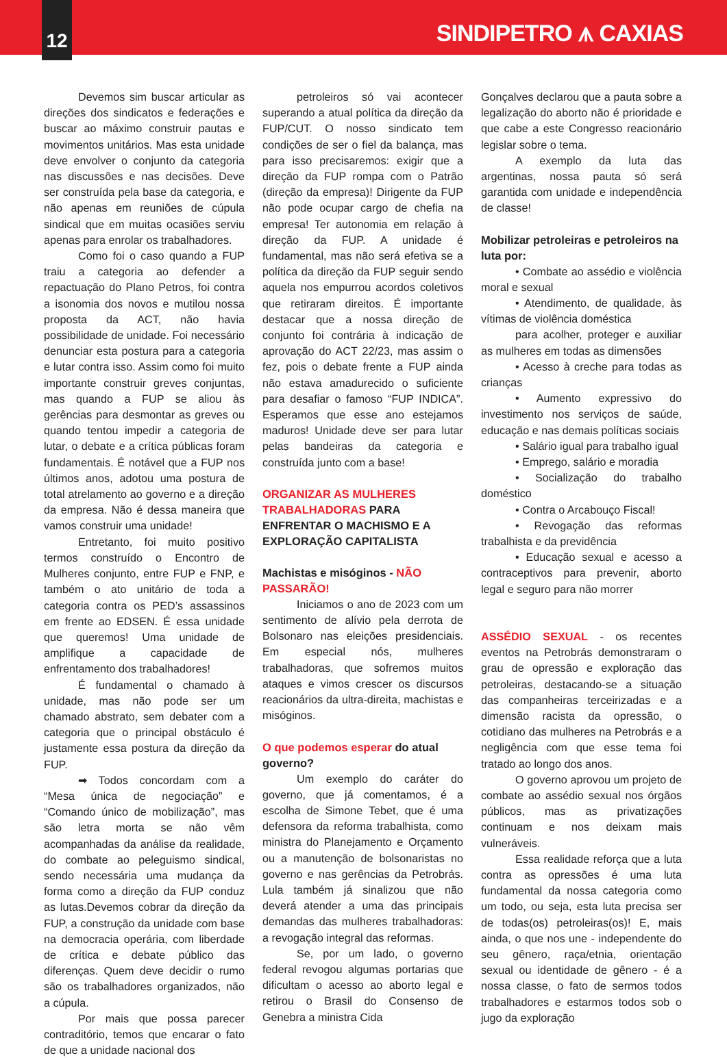12
SINDIPETRO ⩚ CAXIAS
Devemos sim buscar articular as direções dos sindicatos e federações e buscar ao máximo construir pautas e movimentos unitários. Mas esta unidade deve envolver o conjunto da categoria nas discussões e nas decisões. Deve ser construída pela base da categoria, e não apenas em reuniões de cúpula sindical que em muitas ocasiões serviu apenas para enrolar os trabalhadores.
Como foi o caso quando a FUP traiu a categoria ao defender a repactuação do Plano Petros, foi contra a isonomia dos novos e mutilou nossa proposta da ACT, não havia possibilidade de unidade. Foi necessário denunciar esta postura para a categoria e lutar contra isso. Assim como foi muito importante construir greves conjuntas, mas quando a FUP se aliou às gerências para desmontar as greves ou quando tentou impedir a categoria de lutar, o debate e a crítica públicas foram fundamentais. É notável que a FUP nos últimos anos, adotou uma postura de total atrelamento ao governo e a direção da empresa. Não é dessa maneira que vamos construir uma unidade!
Entretanto, foi muito positivo termos construído o Encontro de Mulheres conjunto, entre FUP e FNP, e também o ato unitário de toda a categoria contra os PED’s assassinos em frente ao EDSEN. É essa unidade que queremos! Uma unidade de amplifique a capacidade de enfrentamento dos trabalhadores!
É fundamental o chamado à unidade, mas não pode ser um chamado abstrato, sem debater com a categoria que o principal obstáculo é justamente essa postura da direção da FUP.
➡ Todos concordam com a “Mesa única de negociação” e “Comando único de mobilização”, mas são letra morta se não vêm acompanhadas da análise da realidade, do combate ao peleguismo sindical, sendo necessária uma mudança da forma como a direção da FUP conduz as lutas.Devemos cobrar da direção da FUP, a construção da unidade com base na democracia operária, com liberdade de crítica e debate público das diferenças. Quem deve decidir o rumo são os trabalhadores organizados, não a cúpula.
Por mais que possa parecer contraditório, temos que encarar o fato de que a unidade nacional dos
petroleiros só vai acontecer superando a atual política da direção da FUP/CUT. O nosso sindicato tem condições de ser o fiel da balança, mas para isso precisaremos: exigir que a direção da FUP rompa com o Patrão (direção da empresa)! Dirigente da FUP não pode ocupar cargo de chefia na empresa! Ter autonomia em relação à direção da FUP. A unidade é fundamental, mas não será efetiva se a política da direção da FUP seguir sendo aquela nos empurrou acordos coletivos que retiraram direitos. É importante destacar que a nossa direção de conjunto foi contrária à indicação de aprovação do ACT 22/23, mas assim o fez, pois o debate frente a FUP ainda não estava amadurecido o suficiente para desafiar o famoso “FUP INDICA”. Esperamos que esse ano estejamos maduros! Unidade deve ser para lutar pelas bandeiras da categoria e construída junto com a base!
ORGANIZAR AS MULHERES TRABALHADORAS PARA ENFRENTAR O MACHISMO E A EXPLORAÇÃO CAPITALISTA
Machistas e misóginos - NÃO PASSARÃO!
Iniciamos o ano de 2023 com um sentimento de alívio pela derrota de Bolsonaro nas eleições presidenciais. Em especial nós, mulheres trabalhadoras, que sofremos muitos ataques e vimos crescer os discursos reacionários da ultra-direita, machistas e misóginos.
O que podemos esperar do atual governo?
Um exemplo do caráter do governo, que já comentamos, é a escolha de Simone Tebet, que é uma defensora da reforma trabalhista, como ministra do Planejamento e Orçamento ou a manutenção de bolsonaristas no governo e nas gerências da Petrobrás. Lula também já sinalizou que não deverá atender a uma das principais demandas das mulheres trabalhadoras: a revogação integral das reformas.
Se, por um lado, o governo federal revogou algumas portarias que dificultam o acesso ao aborto legal e retirou o Brasil do Consenso de Genebra a ministra Cida
Gonçalves declarou que a pauta sobre a legalização do aborto não é prioridade e que cabe a este Congresso reacionário legislar sobre o tema.
A exemplo da luta das argentinas, nossa pauta só será garantida com unidade e independência de classe!
Mobilizar petroleiras e petroleiros na luta por:
• Combate ao assédio e violência moral e sexual
• Atendimento, de qualidade, às vítimas de violência doméstica
para acolher, proteger e auxiliar as mulheres em todas as dimensões
• Acesso à creche para todas as crianças
• Aumento expressivo do investimento nos serviços de saúde, educação e nas demais políticas sociais
• Salário igual para trabalho igual
• Emprego, salário e moradia
• Socialização do trabalho doméstico
• Contra o Arcabouço Fiscal!
• Revogação das reformas trabalhista e da previdência
• Educação sexual e acesso a contraceptivos para prevenir, aborto legal e seguro para não morrer
ASSÉDIO SEXUAL - os recentes eventos na Petrobrás demonstraram o grau de opressão e exploração das petroleiras, destacando-se a situação das companheiras terceirizadas e a dimensão racista da opressão, o cotidiano das mulheres na Petrobrás e a negligência com que esse tema foi tratado ao longo dos anos.
O governo aprovou um projeto de combate ao assédio sexual nos órgãos públicos, mas as privatizações continuam e nos deixam mais vulneráveis.
Essa realidade reforça que a luta contra as opressões é uma luta fundamental da nossa categoria como um todo, ou seja, esta luta precisa ser de todas(os) petroleiras(os)! E, mais ainda, o que nos une - independente do seu gênero, raça/etnia, orientação sexual ou identidade de gênero - é a nossa classe, o fato de sermos todos trabalhadores e estarmos todos sob o jugo da exploração